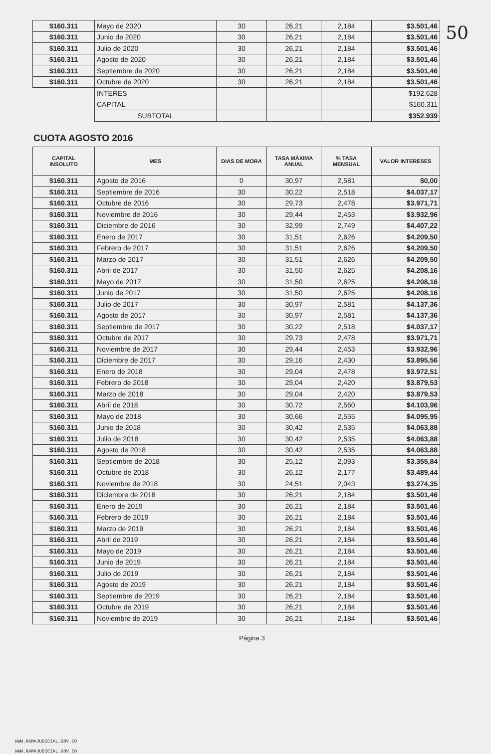50
| $160.311 | Mayo de 2020 | 30 | 26,21 | 2,184 | $3.501,46 |
| $160.311 | Junio de 2020 | 30 | 26,21 | 2,184 | $3.501,46 |
| $160.311 | Julio de 2020 | 30 | 26,21 | 2,184 | $3.501,46 |
| $160.311 | Agosto de 2020 | 30 | 26,21 | 2,184 | $3.501,46 |
| $160.311 | Septiembre de 2020 | 30 | 26,21 | 2,184 | $3.501,46 |
| $160.311 | Octubre de 2020 | 30 | 26,21 | 2,184 | $3.501,46 |
| | INTERES | | | | $192.628 |
| | CAPITAL | | | | $160.311 |
| | SUBTOTAL | | | | $352.939 |
CUOTA AGOSTO 2016
| CAPITAL INSOLUTO | MES | DIAS DE MORA | TASA MÁXIMA ANUAL | % TASA MENSUAL | VALOR INTERESES |
| --- | --- | --- | --- | --- | --- |
| $160.311 | Agosto de 2016 | 0 | 30,97 | 2,581 | $0,00 |
| $160.311 | Septiembre de 2016 | 30 | 30,22 | 2,518 | $4.037,17 |
| $160.311 | Octubre de 2016 | 30 | 29,73 | 2,478 | $3.971,71 |
| $160.311 | Noviembre de 2016 | 30 | 29,44 | 2,453 | $3.932,96 |
| $160.311 | Diciembre de 2016 | 30 | 32,99 | 2,749 | $4.407,22 |
| $160.311 | Enero de 2017 | 30 | 31,51 | 2,626 | $4.209,50 |
| $160.311 | Febrero de 2017 | 30 | 31,51 | 2,626 | $4.209,50 |
| $160.311 | Marzo de 2017 | 30 | 31,51 | 2,626 | $4.209,50 |
| $160.311 | Abril de 2017 | 30 | 31,50 | 2,625 | $4.208,16 |
| $160.311 | Mayo de 2017 | 30 | 31,50 | 2,625 | $4.208,16 |
| $160.311 | Junio de 2017 | 30 | 31,50 | 2,625 | $4.208,16 |
| $160.311 | Julio de 2017 | 30 | 30,97 | 2,581 | $4.137,36 |
| $160.311 | Agosto de 2017 | 30 | 30,97 | 2,581 | $4.137,36 |
| $160.311 | Septiembre de 2017 | 30 | 30,22 | 2,518 | $4.037,17 |
| $160.311 | Octubre de 2017 | 30 | 29,73 | 2,478 | $3.971,71 |
| $160.311 | Noviembre de 2017 | 30 | 29,44 | 2,453 | $3.932,96 |
| $160.311 | Diciembre de 2017 | 30 | 29,16 | 2,430 | $3.895,56 |
| $160.311 | Enero de 2018 | 30 | 29,04 | 2,478 | $3.972,51 |
| $160.311 | Febrero de 2018 | 30 | 29,04 | 2,420 | $3.879,53 |
| $160.311 | Marzo de 2018 | 30 | 29,04 | 2,420 | $3.879,53 |
| $160.311 | Abril de 2018 | 30 | 30,72 | 2,560 | $4.103,96 |
| $160.311 | Mayo de 2018 | 30 | 30,66 | 2,555 | $4.095,95 |
| $160.311 | Junio de 2018 | 30 | 30,42 | 2,535 | $4.063,88 |
| $160.311 | Julio de 2018 | 30 | 30,42 | 2,535 | $4.063,88 |
| $160.311 | Agosto de 2018 | 30 | 30,42 | 2,535 | $4.063,88 |
| $160.311 | Septiembre de 2018 | 30 | 25,12 | 2,093 | $3.355,84 |
| $160.311 | Octubre de 2018 | 30 | 26,12 | 2,177 | $3.489,44 |
| $160.311 | Noviembre de 2018 | 30 | 24,51 | 2,043 | $3.274,35 |
| $160.311 | Diciembre de 2018 | 30 | 26,21 | 2,184 | $3.501,46 |
| $160.311 | Enero de 2019 | 30 | 26,21 | 2,184 | $3.501,46 |
| $160.311 | Febrero de 2019 | 30 | 26,21 | 2,184 | $3.501,46 |
| $160.311 | Marzo de 2019 | 30 | 26,21 | 2,184 | $3.501,46 |
| $160.311 | Abril de 2019 | 30 | 26,21 | 2,184 | $3.501,46 |
| $160.311 | Mayo de 2019 | 30 | 26,21 | 2,184 | $3.501,46 |
| $160.311 | Junio de 2019 | 30 | 26,21 | 2,184 | $3.501,46 |
| $160.311 | Julio de 2019 | 30 | 26,21 | 2,184 | $3.501,46 |
| $160.311 | Agosto de 2019 | 30 | 26,21 | 2,184 | $3.501,46 |
| $160.311 | Septiembre de 2019 | 30 | 26,21 | 2,184 | $3.501,46 |
| $160.311 | Octubre de 2019 | 30 | 26,21 | 2,184 | $3.501,46 |
| $160.311 | Noviembre de 2019 | 30 | 26,21 | 2,184 | $3.501,46 |
Página 3
WWW.RAMAJUDICIAL.GOV.CO
WWW.RAMAJUDICIAL.GOV.CO